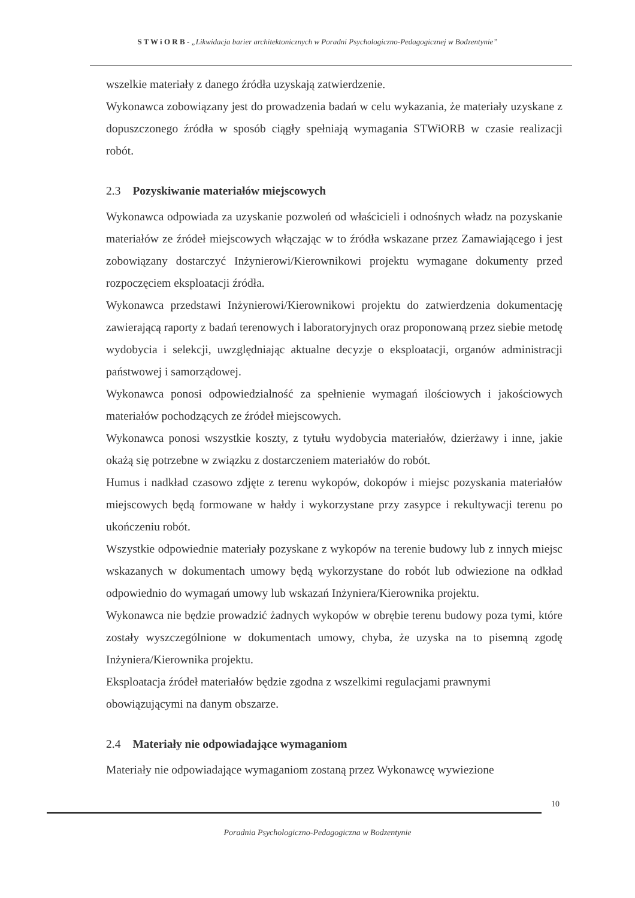S T W i O R B - „Likwidacja barier architektonicznych w Poradni Psychologiczno-Pedagogicznej w Bodzentynie”
wszelkie materiały z danego źródła uzyskają zatwierdzenie.
Wykonawca zobowiązany jest do prowadzenia badań w celu wykazania, że materiały uzyskane z dopuszczonego źródła w sposób ciągły spełniają wymagania STWiORB w czasie realizacji robót.
2.3 Pozyskiwanie materiałów miejscowych
Wykonawca odpowiada za uzyskanie pozwoleń od właścicieli i odnośnych władz na pozyskanie materiałów ze źródeł miejscowych włączając w to źródła wskazane przez Zamawiającego i jest zobowiązany dostarczyć Inżynierowi/Kierownikowi projektu wymagane dokumenty przed rozpoczęciem eksploatacji źródła.
Wykonawca przedstawi Inżynierowi/Kierownikowi projektu do zatwierdzenia dokumentację zawierającą raporty z badań terenowych i laboratoryjnych oraz proponowaną przez siebie metodę wydobycia i selekcji, uwzględniając aktualne decyzje o eksploatacji, organów administracji państwowej i samorządowej.
Wykonawca ponosi odpowiedzialność za spełnienie wymagań ilościowych i jakościowych materiałów pochodzących ze źródeł miejscowych.
Wykonawca ponosi wszystkie koszty, z tytułu wydobycia materiałów, dzierżawy i inne, jakie okażą się potrzebne w związku z dostarczeniem materiałów do robót.
Humus i nadkład czasowo zdjęte z terenu wykopów, dokopów i miejsc pozyskania materiałów miejscowych będą formowane w hałdy i wykorzystane przy zasypce i rekultywacji terenu po ukończeniu robót.
Wszystkie odpowiednie materiały pozyskane z wykopów na terenie budowy lub z innych miejsc wskazanych w dokumentach umowy będą wykorzystane do robót lub odwiezione na odkład odpowiednio do wymagań umowy lub wskazań Inżyniera/Kierownika projektu.
Wykonawca nie będzie prowadzić żadnych wykopów w obrębie terenu budowy poza tymi, które zostały wyszczególnione w dokumentach umowy, chyba, że uzyska na to pisemną zgodę Inżyniera/Kierownika projektu.
Eksploatacja źródeł materiałów będzie zgodna z wszelkimi regulacjami prawnymi obowiązującymi na danym obszarze.
2.4 Materiały nie odpowiadające wymaganiom
Materiały nie odpowiadające wymaganiom zostaną przez Wykonawcę wywiezione
10
Poradnia Psychologiczno-Pedagogiczna w Bodzentynie